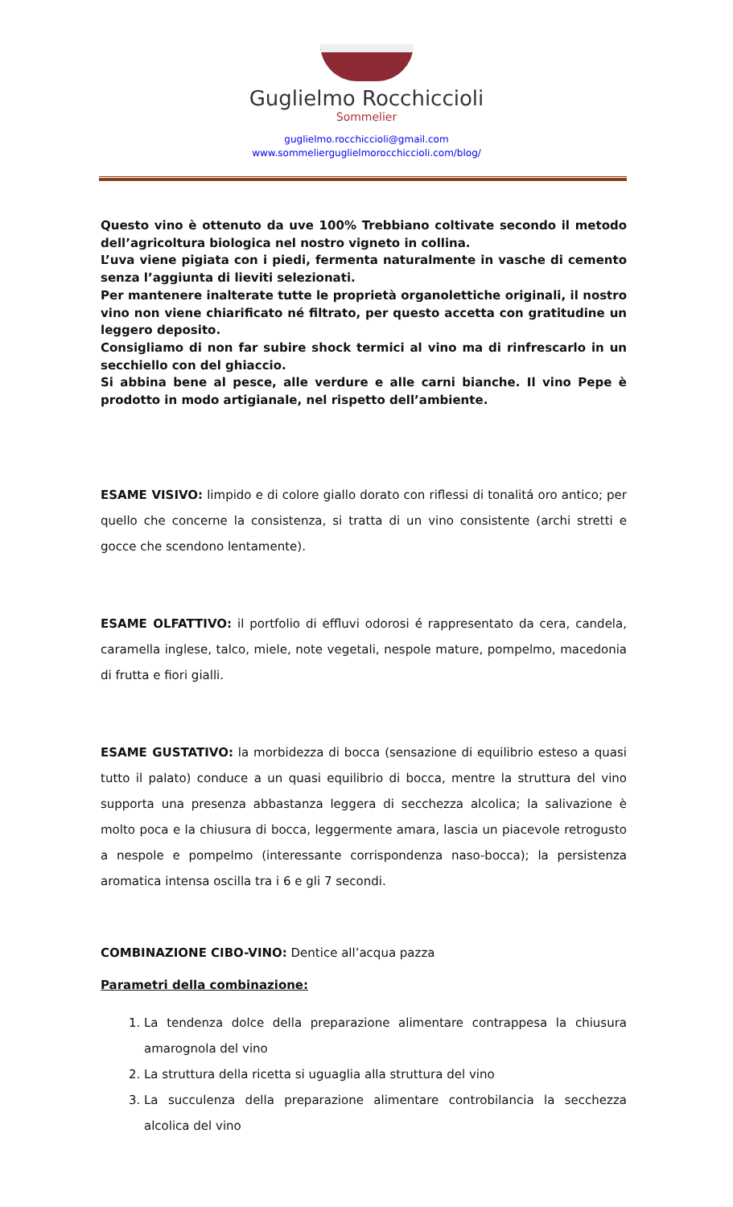Guglielmo Rocchiccioli
Sommelier
guglielmo.rocchiccioli@gmail.com
www.sommelierguglielmorocchiccioli.com/blog/
Questo vino è ottenuto da uve 100% Trebbiano coltivate secondo il metodo dell’agricoltura biologica nel nostro vigneto in collina.
L’uva viene pigiata con i piedi, fermenta naturalmente in vasche di cemento senza l’aggiunta di lieviti selezionati.
Per mantenere inalterate tutte le proprietà organolettiche originali, il nostro vino non viene chiarificato né filtrato, per questo accetta con gratitudine un leggero deposito.
Consigliamo di non far subire shock termici al vino ma di rinfrescarlo in un secchiello con del ghiaccio.
Si abbina bene al pesce, alle verdure e alle carni bianche. Il vino Pepe è prodotto in modo artigianale, nel rispetto dell’ambiente.
ESAME VISIVO: limpido e di colore giallo dorato con riflessi di tonalitá oro antico; per quello che concerne la consistenza, si tratta di un vino consistente (archi stretti e gocce che scendono lentamente).
ESAME OLFATTIVO: il portfolio di effluvi odorosi é rappresentato da cera, candela, caramella inglese, talco, miele, note vegetali, nespole mature, pompelmo, macedonia di frutta e fiori gialli.
ESAME GUSTATIVO: la morbidezza di bocca (sensazione di equilibrio esteso a quasi tutto il palato) conduce a un quasi equilibrio di bocca, mentre la struttura del vino supporta una presenza abbastanza leggera di secchezza alcolica; la salivazione è molto poca e la chiusura di bocca, leggermente amara, lascia un piacevole retrogusto a nespole e pompelmo (interessante corrispondenza naso-bocca); la persistenza aromatica intensa oscilla tra i 6 e gli 7 secondi.
COMBINAZIONE CIBO-VINO: Dentice all’acqua pazza
Parametri della combinazione:
1. La tendenza dolce della preparazione alimentare contrappesa la chiusura amarognola del vino
2. La struttura della ricetta si uguaglia alla struttura del vino
3. La succulenza della preparazione alimentare controbilancia la secchezza alcolica del vino